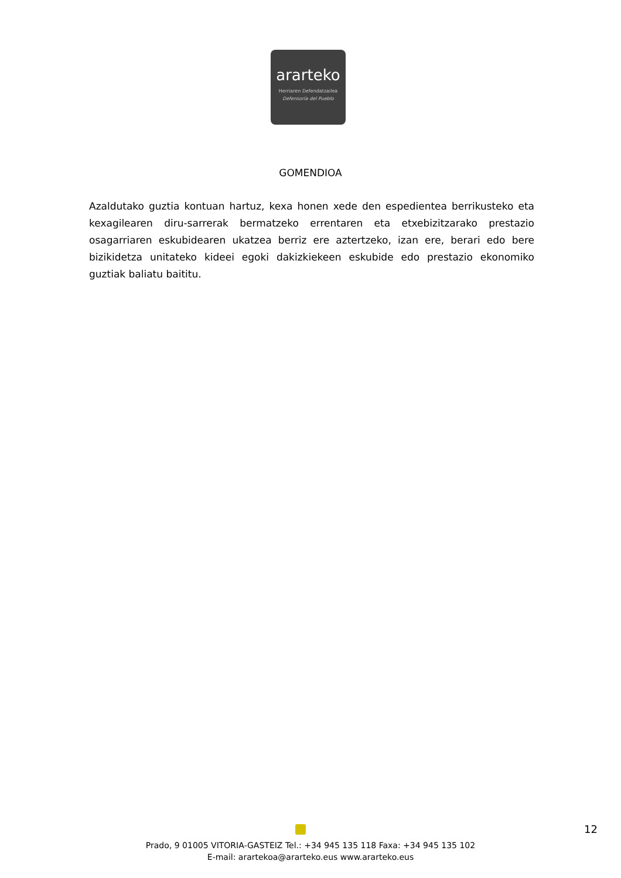ararteko
Herriaren Defendatzailea
Defensoría del Pueblo
GOMENDIOA
Azaldutako guztia kontuan hartuz, kexa honen xede den espedientea berrikusteko eta kexagilearen diru-sarrerak bermatzeko errentaren eta etxebizitzarako prestazio osagarriaren eskubidearen ukatzea berriz ere aztertzeko, izan ere, berari edo bere bizikidetza unitateko kideei egoki dakizkiekeen eskubide edo prestazio ekonomiko guztiak baliatu baititu.
12
Prado, 9 01005 VITORIA-GASTEIZ Tel.: +34 945 135 118 Faxa: +34 945 135 102
E-mail: arartekoa@ararteko.eus www.ararteko.eus